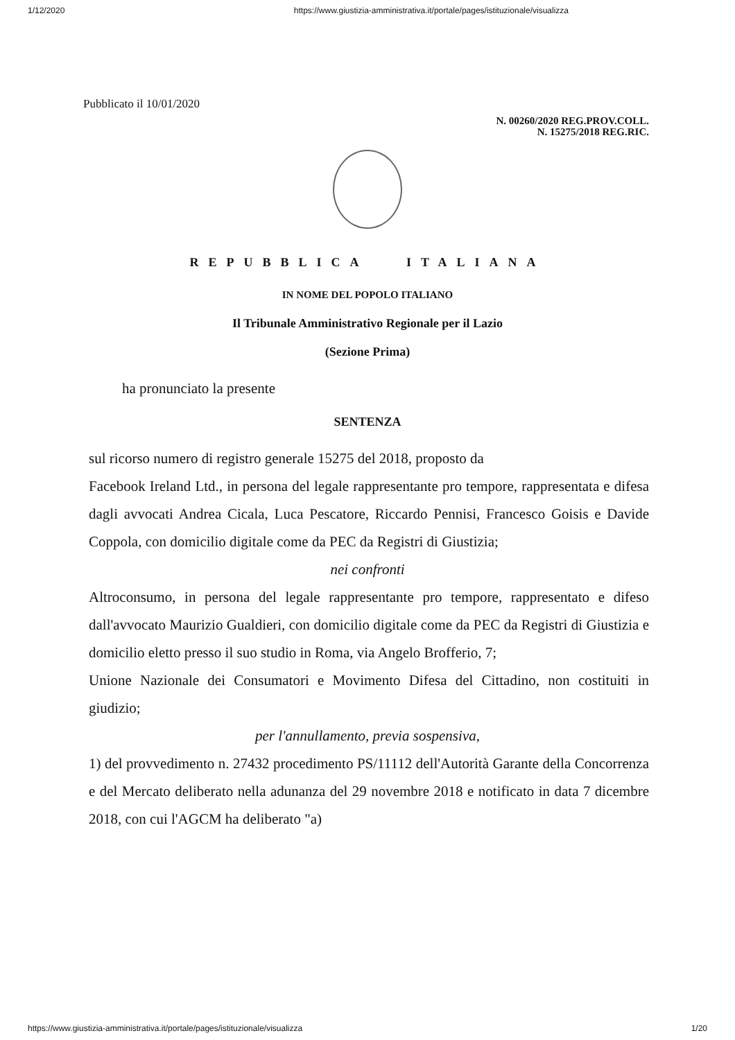1/12/2020 https://www.giustizia-amministrativa.it/portale/pages/istituzionale/visualizza
Pubblicato il 10/01/2020
N. 00260/2020 REG.PROV.COLL.
N. 15275/2018 REG.RIC.
REPUBBLICA ITALIANA
IN NOME DEL POPOLO ITALIANO
Il Tribunale Amministrativo Regionale per il Lazio
(Sezione Prima)
ha pronunciato la presente
SENTENZA
sul ricorso numero di registro generale 15275 del 2018, proposto da
Facebook Ireland Ltd., in persona del legale rappresentante pro tempore, rappresentata e difesa dagli avvocati Andrea Cicala, Luca Pescatore, Riccardo Pennisi, Francesco Goisis e Davide Coppola, con domicilio digitale come da PEC da Registri di Giustizia;
nei confronti
Altroconsumo, in persona del legale rappresentante pro tempore, rappresentato e difeso dall'avvocato Maurizio Gualdieri, con domicilio digitale come da PEC da Registri di Giustizia e domicilio eletto presso il suo studio in Roma, via Angelo Brofferio, 7;
Unione Nazionale dei Consumatori e Movimento Difesa del Cittadino, non costituiti in giudizio;
per l'annullamento, previa sospensiva,
1) del provvedimento n. 27432 procedimento PS/11112 dell'Autorità Garante della Concorrenza e del Mercato deliberato nella adunanza del 29 novembre 2018 e notificato in data 7 dicembre 2018, con cui l'AGCM ha deliberato "a)
https://www.giustizia-amministrativa.it/portale/pages/istituzionale/visualizza 1/20